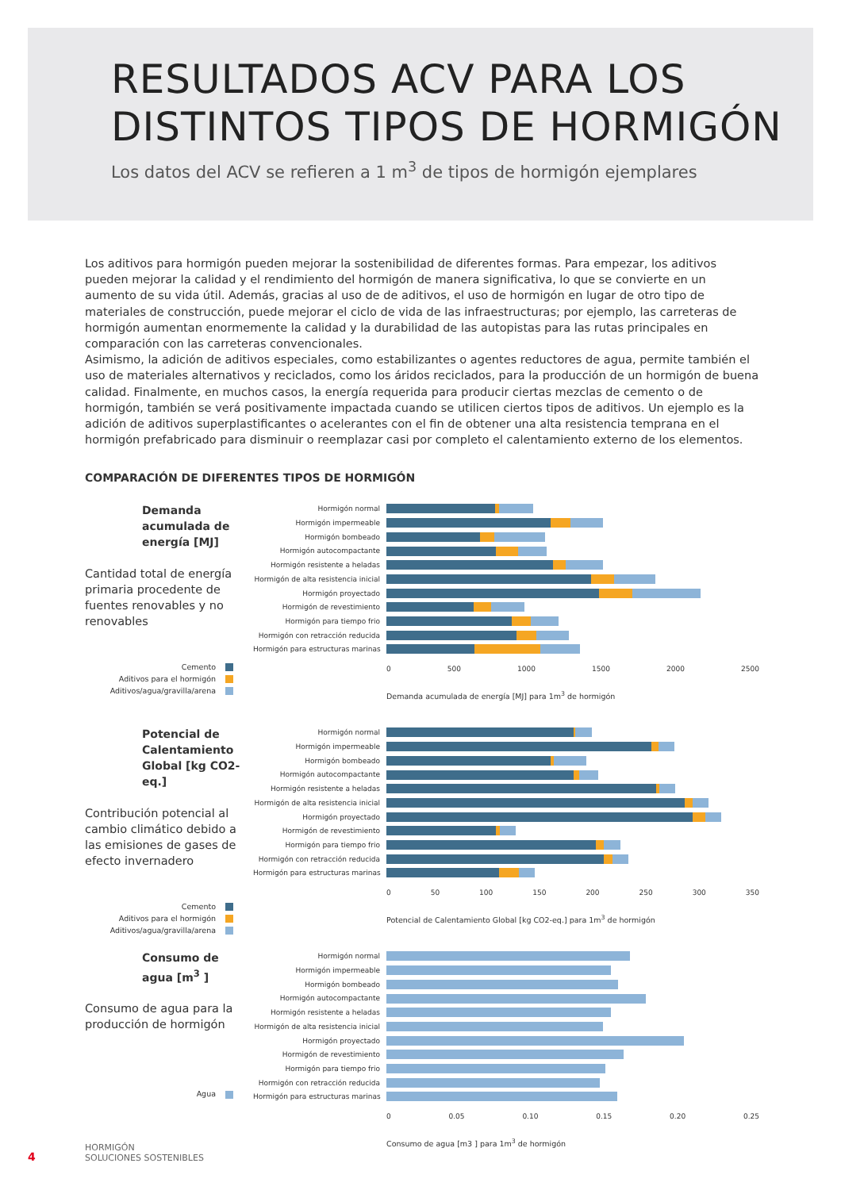RESULTADOS ACV PARA LOS DISTINTOS TIPOS DE HORMIGÓN
Los datos del ACV se refieren a 1 m<sup>3</sup> de tipos de hormigón ejemplares
Los aditivos para hormigón pueden mejorar la sostenibilidad de diferentes formas. Para empezar, los aditivos pueden mejorar la calidad y el rendimiento del hormigón de manera significativa, lo que se convierte en un aumento de su vida útil. Además, gracias al uso de de aditivos, el uso de hormigón en lugar de otro tipo de materiales de construcción, puede mejorar el ciclo de vida de las infraestructuras; por ejemplo, las carreteras de hormigón aumentan enormemente la calidad y la durabilidad de las autopistas para las rutas principales en comparación con las carreteras convencionales.
Asimismo, la adición de aditivos especiales, como estabilizantes o agentes reductores de agua, permite también el uso de materiales alternativos y reciclados, como los áridos reciclados, para la producción de un hormigón de buena calidad. Finalmente, en muchos casos, la energía requerida para producir ciertas mezclas de cemento o de hormigón, también se verá positivamente impactada cuando se utilicen ciertos tipos de aditivos. Un ejemplo es la adición de aditivos superplastificantes o acelerantes con el fin de obtener una alta resistencia temprana en el hormigón prefabricado para disminuir o reemplazar casi por completo el calentamiento externo de los elementos.
COMPARACIÓN DE DIFERENTES TIPOS DE HORMIGÓN
Demanda acumulada de energía [MJ]
Cantidad total de energía primaria procedente de fuentes renovables y no renovables
Cemento
Aditivos para el hormigón
Aditivos/agua/gravilla/arena
Hormigón normal
Hormigón impermeable
Hormigón bombeado
Hormigón autocompactante
Hormigón resistente a heladas
Hormigón de alta resistencia inicial
Hormigón proyectado
Hormigón de revestimiento
Hormigón para tiempo frio
Hormigón con retracción reducida
Hormigón para estructuras marinas
0 500 1000 1500 2000 2500
Demanda acumulada de energía [MJ] para 1m<sup>3</sup> de hormigón
Potencial de Calentamiento Global [kg CO2-eq.]
Contribución potencial al cambio climático debido a las emisiones de gases de efecto invernadero
Cemento
Aditivos para el hormigón
Aditivos/agua/gravilla/arena
Hormigón normal
Hormigón impermeable
Hormigón bombeado
Hormigón autocompactante
Hormigón resistente a heladas
Hormigón de alta resistencia inicial
Hormigón proyectado
Hormigón de revestimiento
Hormigón para tiempo frio
Hormigón con retracción reducida
Hormigón para estructuras marinas
0 50 100 150 200 250 300 350
Potencial de Calentamiento Global [kg CO2-eq.] para 1m<sup>3</sup> de hormigón
Consumo de agua [m<sup>3</sup> ]
Consumo de agua para la producción de hormigón
Agua
Hormigón normal
Hormigón impermeable
Hormigón bombeado
Hormigón autocompactante
Hormigón resistente a heladas
Hormigón de alta resistencia inicial
Hormigón proyectado
Hormigón de revestimiento
Hormigón para tiempo frio
Hormigón con retracción reducida
Hormigón para estructuras marinas
0 0.05 0.10 0.15 0.20 0.25
Consumo de agua [m3 ] para 1m<sup>3</sup> de hormigón
4
HORMIGÓN
SOLUCIONES SOSTENIBLES